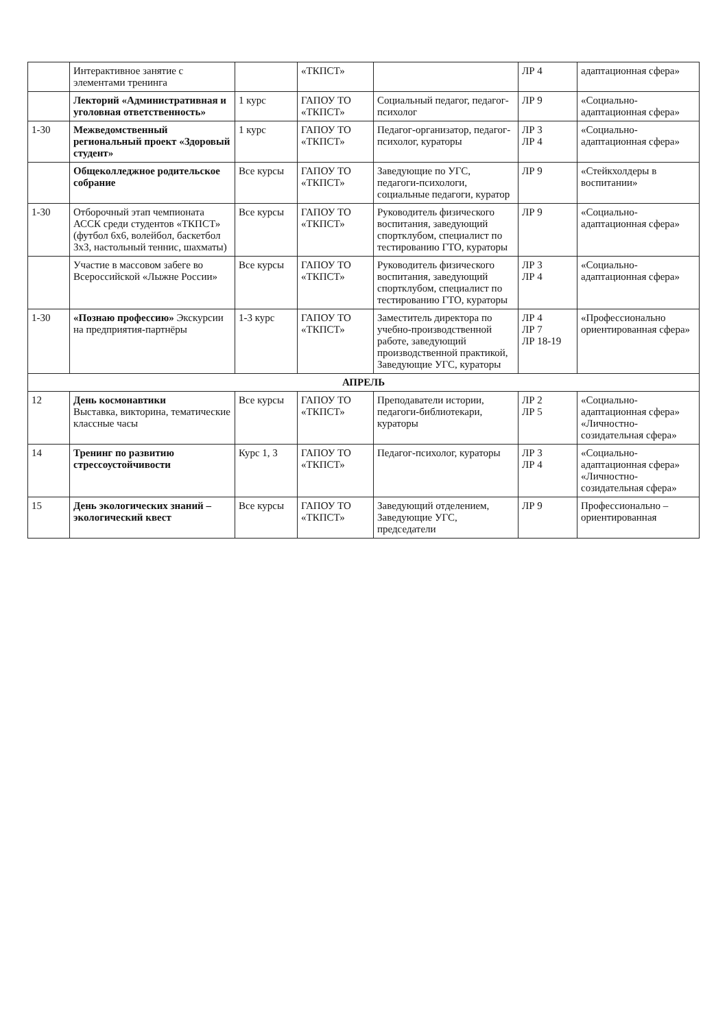| | Интерактивное занятие с элементами тренинга | | «ТКПСТ» | | ЛР 4 | адаптационная сфера» |
| | Лекторий «Административная и уголовная ответственность» | 1 курс | ГАПОУ ТО «ТКПСТ» | Социальный педагог, педагог-психолог | ЛР 9 | «Социально-адаптационная сфера» |
| 1-30 | Межведомственный региональный проект «Здоровый студент» | 1 курс | ГАПОУ ТО «ТКПСТ» | Педагог-организатор, педагог-психолог, кураторы | ЛР 3 ЛР 4 | «Социально-адаптационная сфера» |
| | Общеколледжное родительское собрание | Все курсы | ГАПОУ ТО «ТКПСТ» | Заведующие по УГС, педагоги-психологи, социальные педагоги, куратор | ЛР 9 | «Стейкхолдеры в воспитании» |
| 1-30 | Отборочный этап чемпионата АССК среди студентов «ТКПСТ» (футбол 6х6, волейбол, баскетбол 3х3, настольный теннис, шахматы) | Все курсы | ГАПОУ ТО «ТКПСТ» | Руководитель физического воспитания, заведующий спортклубом, специалист по тестированию ГТО, кураторы | ЛР 9 | «Социально-адаптационная сфера» |
| | Участие в массовом забеге во Всероссийской «Лыжне России» | Все курсы | ГАПОУ ТО «ТКПСТ» | Руководитель физического воспитания, заведующий спортклубом, специалист по тестированию ГТО, кураторы | ЛР 3 ЛР 4 | «Социально-адаптационная сфера» |
| 1-30 | «Познаю профессию» Экскурсии на предприятия-партнёры | 1-3 курс | ГАПОУ ТО «ТКПСТ» | Заместитель директора по учебно-производственной работе, заведующий производственной практикой, Заведующие УГС, кураторы | ЛР 4 ЛР 7 ЛР 18-19 | «Профессионально ориентированная сфера» |
| АПРЕЛЬ | | | | | | |
| 12 | День космонавтики Выставка, викторина, тематические классные часы | Все курсы | ГАПОУ ТО «ТКПСТ» | Преподаватели истории, педагоги-библиотекари, кураторы | ЛР 2 ЛР 5 | «Социально-адаптационная сфера» «Личностно-созидательная сфера» |
| 14 | Тренинг по развитию стрессоустойчивости | Курс 1, 3 | ГАПОУ ТО «ТКПСТ» | Педагог-психолог, кураторы | ЛР 3 ЛР 4 | «Социально-адаптационная сфера» «Личностно-созидательная сфера» |
| 15 | День экологических знаний – экологический квест | Все курсы | ГАПОУ ТО «ТКПСТ» | Заведующий отделением, Заведующие УГС, председатели | ЛР 9 | Профессионально – ориентированная |